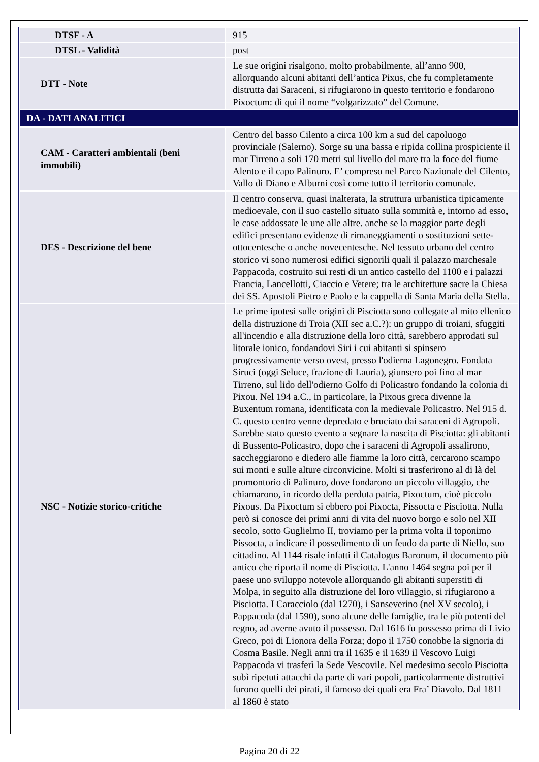| DTSF - A | 915 |
| DTSL - Validità | post |
| DTT - Note | Le sue origini risalgono, molto probabilmente, all’anno 900, allorquando alcuni abitanti dell’antica Pixus, che fu completamente distrutta dai Saraceni, si rifugiarono in questo territorio e fondarono Pixoctum: di qui il nome “volgarizzato” del Comune. |
| DA - DATI ANALITICI | |
| CAM - Caratteri ambientali (beni immobili) | Centro del basso Cilento a circa 100 km a sud del capoluogo provinciale (Salerno). Sorge su una bassa e ripida collina prospiciente il mar Tirreno a soli 170 metri sul livello del mare tra la foce del fiume Alento e il capo Palinuro. E’ compreso nel Parco Nazionale del Cilento, Vallo di Diano e Alburni così come tutto il territorio comunale. |
| DES - Descrizione del bene | Il centro conserva, quasi inalterata, la struttura urbanistica tipicamente medioevale, con il suo castello situato sulla sommità e, intorno ad esso, le case addossate le une alle altre. anche se la maggior parte degli edifici presentano evidenze di rimaneggiamenti o sostituzioni sette-ottocentesche o anche novecentesche. Nel tessuto urbano del centro storico vi sono numerosi edifici signorili quali il palazzo marchesale Pappacoda, costruito sui resti di un antico castello del 1100 e i palazzi Francia, Lancellotti, Ciaccio e Vetere; tra le architetture sacre la Chiesa dei SS. Apostoli Pietro e Paolo e la cappella di Santa Maria della Stella. |
| NSC - Notizie storico-critiche | Le prime ipotesi sulle origini di Pisciotta sono collegate al mito ellenico della distruzione di Troia (XII sec a.C.?): un gruppo di troiani, sfuggiti all'incendio e alla distruzione della loro città, sarebbero approdati sul litorale ionico, fondandovi Siri i cui abitanti si spinsero progressivamente verso ovest, presso l'odierna Lagonegro. Fondata Siruci (oggi Seluce, frazione di Lauria), giunsero poi fino al mar Tirreno, sul lido dell'odierno Golfo di Policastro fondando la colonia di Pixou. Nel 194 a.C., in particolare, la Pixous greca divenne la Buxentum romana, identificata con la medievale Policastro. Nel 915 d. C. questo centro venne depredato e bruciato dai saraceni di Agropoli. Sarebbe stato questo evento a segnare la nascita di Pisciotta: gli abitanti di Bussento-Policastro, dopo che i saraceni di Agropoli assalirono, saccheggiarono e diedero alle fiamme la loro città, cercarono scampo sui monti e sulle alture circonvicine. Molti si trasferirono al di là del promontorio di Palinuro, dove fondarono un piccolo villaggio, che chiamarono, in ricordo della perduta patria, Pixoctum, cioè piccolo Pixous. Da Pixoctum si ebbero poi Pixocta, Pissocta e Pisciotta. Nulla però si conosce dei primi anni di vita del nuovo borgo e solo nel XII secolo, sotto Guglielmo II, troviamo per la prima volta il toponimo Pissocta, a indicare il possedimento di un feudo da parte di Niello, suo cittadino. Al 1144 risale infatti il Catalogus Baronum, il documento più antico che riporta il nome di Pisciotta. L'anno 1464 segna poi per il paese uno sviluppo notevole allorquando gli abitanti superstiti di Molpa, in seguito alla distruzione del loro villaggio, si rifugiarono a Pisciotta. I Caracciolo (dal 1270), i Sanseverino (nel XV secolo), i Pappacoda (dal 1590), sono alcune delle famiglie, tra le più potenti del regno, ad averne avuto il possesso. Dal 1616 fu possesso prima di Livio Greco, poi di Lionora della Forza; dopo il 1750 conobbe la signoria di Cosma Basile. Negli anni tra il 1635 e il 1639 il Vescovo Luigi Pappacoda vi trasferì la Sede Vescovile. Nel medesimo secolo Pisciotta subì ripetuti attacchi da parte di vari popoli, particolarmente distruttivi furono quelli dei pirati, il famoso dei quali era Fra’ Diavolo. Dal 1811 al 1860 è stato |
Pagina 20 di 22